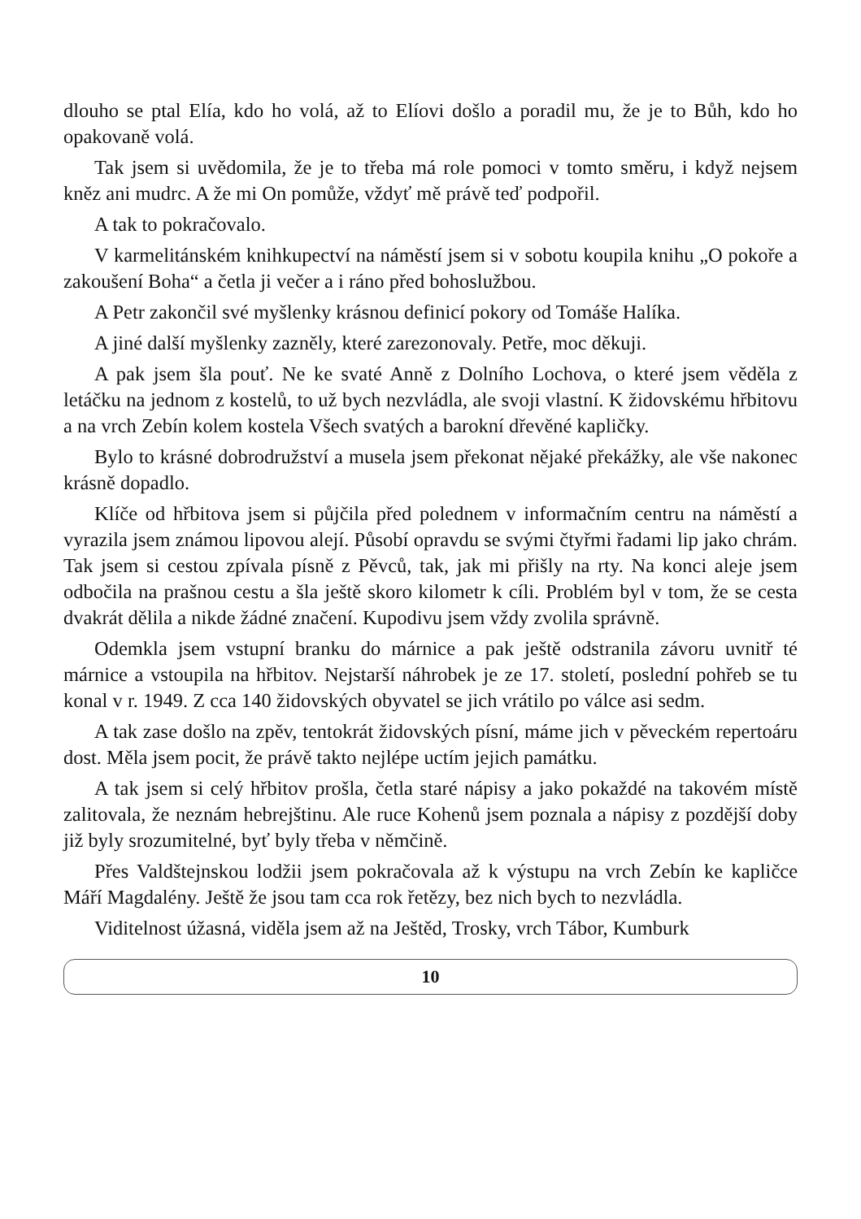dlouho se ptal Elía, kdo ho volá, až to Elíovi došlo a poradil mu, že je to Bůh, kdo ho opakovaně volá.
Tak jsem si uvědomila, že je to třeba má role pomoci v tomto směru, i když nejsem kněz ani mudrc. A že mi On pomůže, vždyť mě právě teď podpořil.
A tak to pokračovalo.
V karmelitánském knihkupectví na náměstí jsem si v sobotu koupila knihu „O pokoře a zakoušení Boha“ a četla ji večer a i ráno před bohoslužbou.
A Petr zakončil své myšlenky krásnou definicí pokory od Tomáše Halíka.
A jiné další myšlenky zazněly, které zarezonovaly. Petře, moc děkuji.
A pak jsem šla pouť. Ne ke svaté Anně z Dolního Lochova, o které jsem věděla z letáčku na jednom z kostelů, to už bych nezvládla, ale svoji vlastní. K židovskému hřbitovu a na vrch Zebín kolem kostela Všech svatých a barokní dřevěné kapličky.
Bylo to krásné dobrodružství a musela jsem překonat nějaké překážky, ale vše nakonec krásně dopadlo.
Klíče od hřbitova jsem si půjčila před polednem v informačním centru na náměstí a vyrazila jsem známou lipovou alejí. Působí opravdu se svými čtyřmi řadami lip jako chrám. Tak jsem si cestou zpívala písně z Pěvců, tak, jak mi přišly na rty. Na konci aleje jsem odbočila na prašnou cestu a šla ještě skoro kilometr k cíli. Problém byl v tom, že se cesta dvakrát dělila a nikde žádné značení. Kupodivu jsem vždy zvolila správně.
Odemkla jsem vstupní branku do márnice a pak ještě odstranila závoru uvnitř té márnice a vstoupila na hřbitov. Nejstarší náhrobek je ze 17. století, poslední pohřeb se tu konal v r. 1949. Z cca 140 židovských obyvatel se jich vrátilo po válce asi sedm.
A tak zase došlo na zpěv, tentokrát židovských písní, máme jich v pěveckém repertoáru dost. Měla jsem pocit, že právě takto nejlépe uctím jejich památku.
A tak jsem si celý hřbitov prošla, četla staré nápisy a jako pokaždé na takovém místě zalitovala, že neznám hebrejštinu. Ale ruce Kohenů jsem poznala a nápisy z pozdější doby již byly srozumitelné, byť byly třeba v němčině.
Přes Valdštejnskou lodžii jsem pokračovala až k výstupu na vrch Zebín ke kapličce Máří Magdalény. Ještě že jsou tam cca rok řetězy, bez nich bych to nezvládla.
Viditelnost úžasná, viděla jsem až na Ještěd, Trosky, vrch Tábor, Kumburk
10